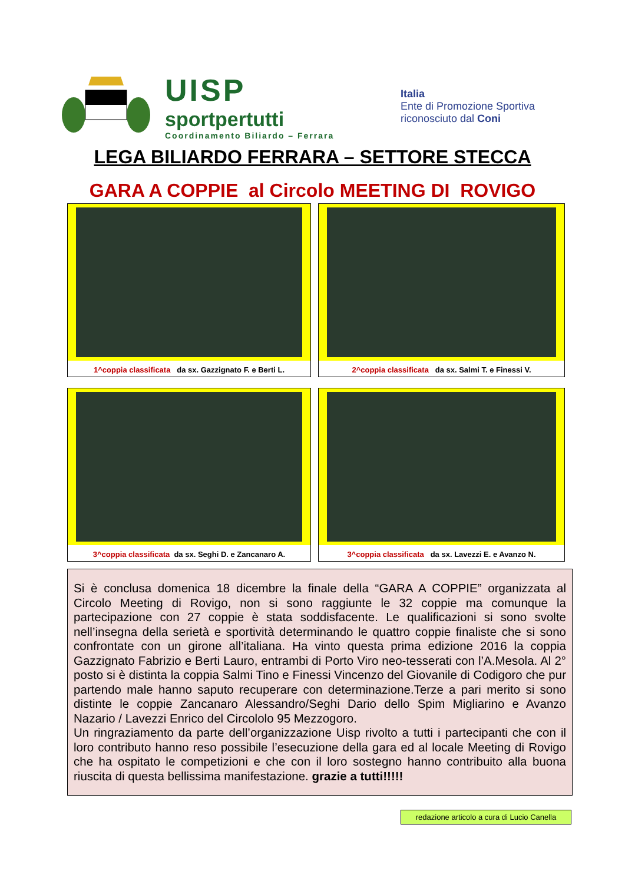UISP
sportpertutti
Coordinamento Biliardo – Ferrara
Italia
Ente di Promozione Sportiva
riconosciuto dal Coni
LEGA BILIARDO FERRARA – SETTORE STECCA
GARA A COPPIE al Circolo MEETING DI ROVIGO
1^coppia classificata da sx. Gazzignato F. e Berti L.
2^coppia classificata da sx. Salmi T. e Finessi V.
3^coppia classificata da sx. Seghi D. e Zancanaro A.
3^coppia classificata da sx. Lavezzi E. e Avanzo N.
Si è conclusa domenica 18 dicembre la finale della “GARA A COPPIE” organizzata al Circolo Meeting di Rovigo, non si sono raggiunte le 32 coppie ma comunque la partecipazione con 27 coppie è stata soddisfacente. Le qualificazioni si sono svolte nell’insegna della serietà e sportività determinando le quattro coppie finaliste che si sono confrontate con un girone all’italiana. Ha vinto questa prima edizione 2016 la coppia Gazzignato Fabrizio e Berti Lauro, entrambi di Porto Viro neo-tesserati con l’A.Mesola. Al 2° posto si è distinta la coppia Salmi Tino e Finessi Vincenzo del Giovanile di Codigoro che pur partendo male hanno saputo recuperare con determinazione.Terze a pari merito si sono distinte le coppie Zancanaro Alessandro/Seghi Dario dello Spim Migliarino e Avanzo Nazario / Lavezzi Enrico del Circololo 95 Mezzogoro.
Un ringraziamento da parte dell’organizzazione Uisp rivolto a tutti i partecipanti che con il loro contributo hanno reso possibile l’esecuzione della gara ed al locale Meeting di Rovigo che ha ospitato le competizioni e che con il loro sostegno hanno contribuito alla buona riuscita di questa bellissima manifestazione. grazie a tutti!!!!!
redazione articolo a cura di Lucio Canella